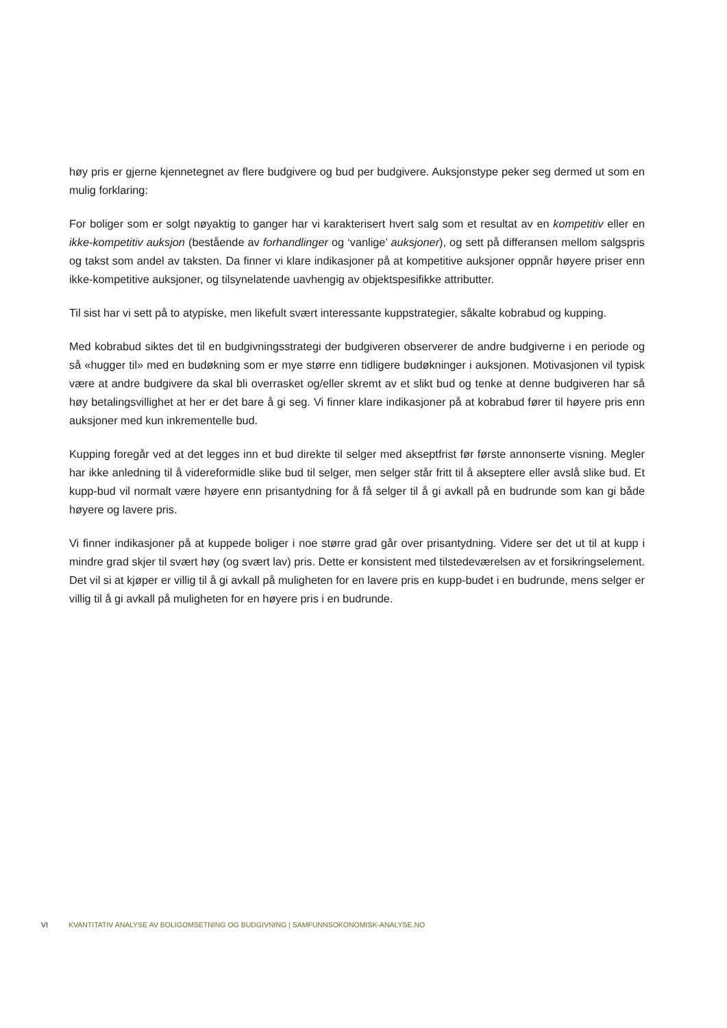høy pris er gjerne kjennetegnet av flere budgivere og bud per budgivere. Auksjonstype peker seg dermed ut som en mulig forklaring:
For boliger som er solgt nøyaktig to ganger har vi karakterisert hvert salg som et resultat av en kompetitiv eller en ikke-kompetitiv auksjon (bestående av forhandlinger og ‘vanlige’ auksjoner), og sett på differansen mellom salgspris og takst som andel av taksten. Da finner vi klare indikasjoner på at kompetitive auksjoner oppnår høyere priser enn ikke-kompetitive auksjoner, og tilsynelatende uavhengig av objektspesifikke attributter.
Til sist har vi sett på to atypiske, men likefult svært interessante kuppstrategier, såkalte kobrabud og kupping.
Med kobrabud siktes det til en budgivningsstrategi der budgiveren observerer de andre budgiverne i en periode og så «hugger til» med en budøkning som er mye større enn tidligere budøkninger i auksjonen. Motivasjonen vil typisk være at andre budgivere da skal bli overrasket og/eller skremt av et slikt bud og tenke at denne budgiveren har så høy betalingsvillighet at her er det bare å gi seg. Vi finner klare indikasjoner på at kobrabud fører til høyere pris enn auksjoner med kun inkrementelle bud.
Kupping foregår ved at det legges inn et bud direkte til selger med akseptfrist før første annonserte visning. Megler har ikke anledning til å videreformidle slike bud til selger, men selger står fritt til å akseptere eller avslå slike bud. Et kupp-bud vil normalt være høyere enn prisantydning for å få selger til å gi avkall på en budrunde som kan gi både høyere og lavere pris.
Vi finner indikasjoner på at kuppede boliger i noe større grad går over prisantydning. Videre ser det ut til at kupp i mindre grad skjer til svært høy (og svært lav) pris. Dette er konsistent med tilstedeværelsen av et forsikringselement. Det vil si at kjøper er villig til å gi avkall på muligheten for en lavere pris en kupp-budet i en budrunde, mens selger er villig til å gi avkall på muligheten for en høyere pris i en budrunde.
VI KVANTITATIV ANALYSE AV BOLIGOMSETNING OG BUDGIVNING | SAMFUNNSOKONOMISK-ANALYSE.NO